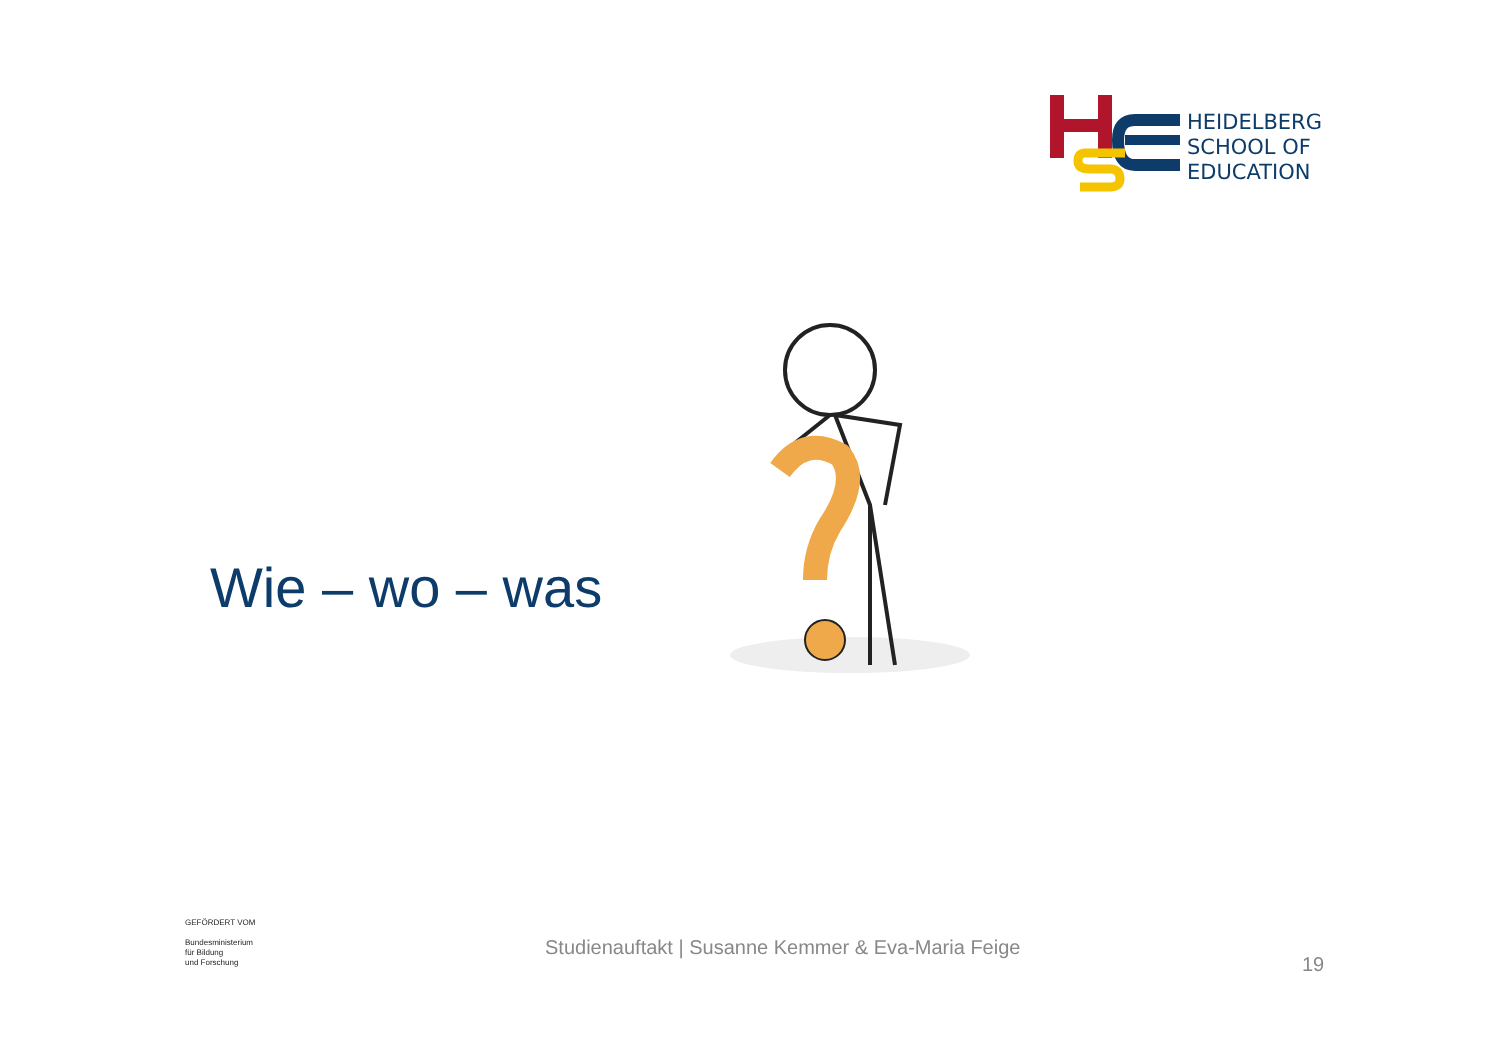HEIDELBERG
SCHOOL OF
EDUCATION
Wie – wo – was
GEFÖRDERT VOM
Bundesministerium
für Bildung
und Forschung
Studienauftakt | Susanne Kemmer & Eva-Maria Feige
19